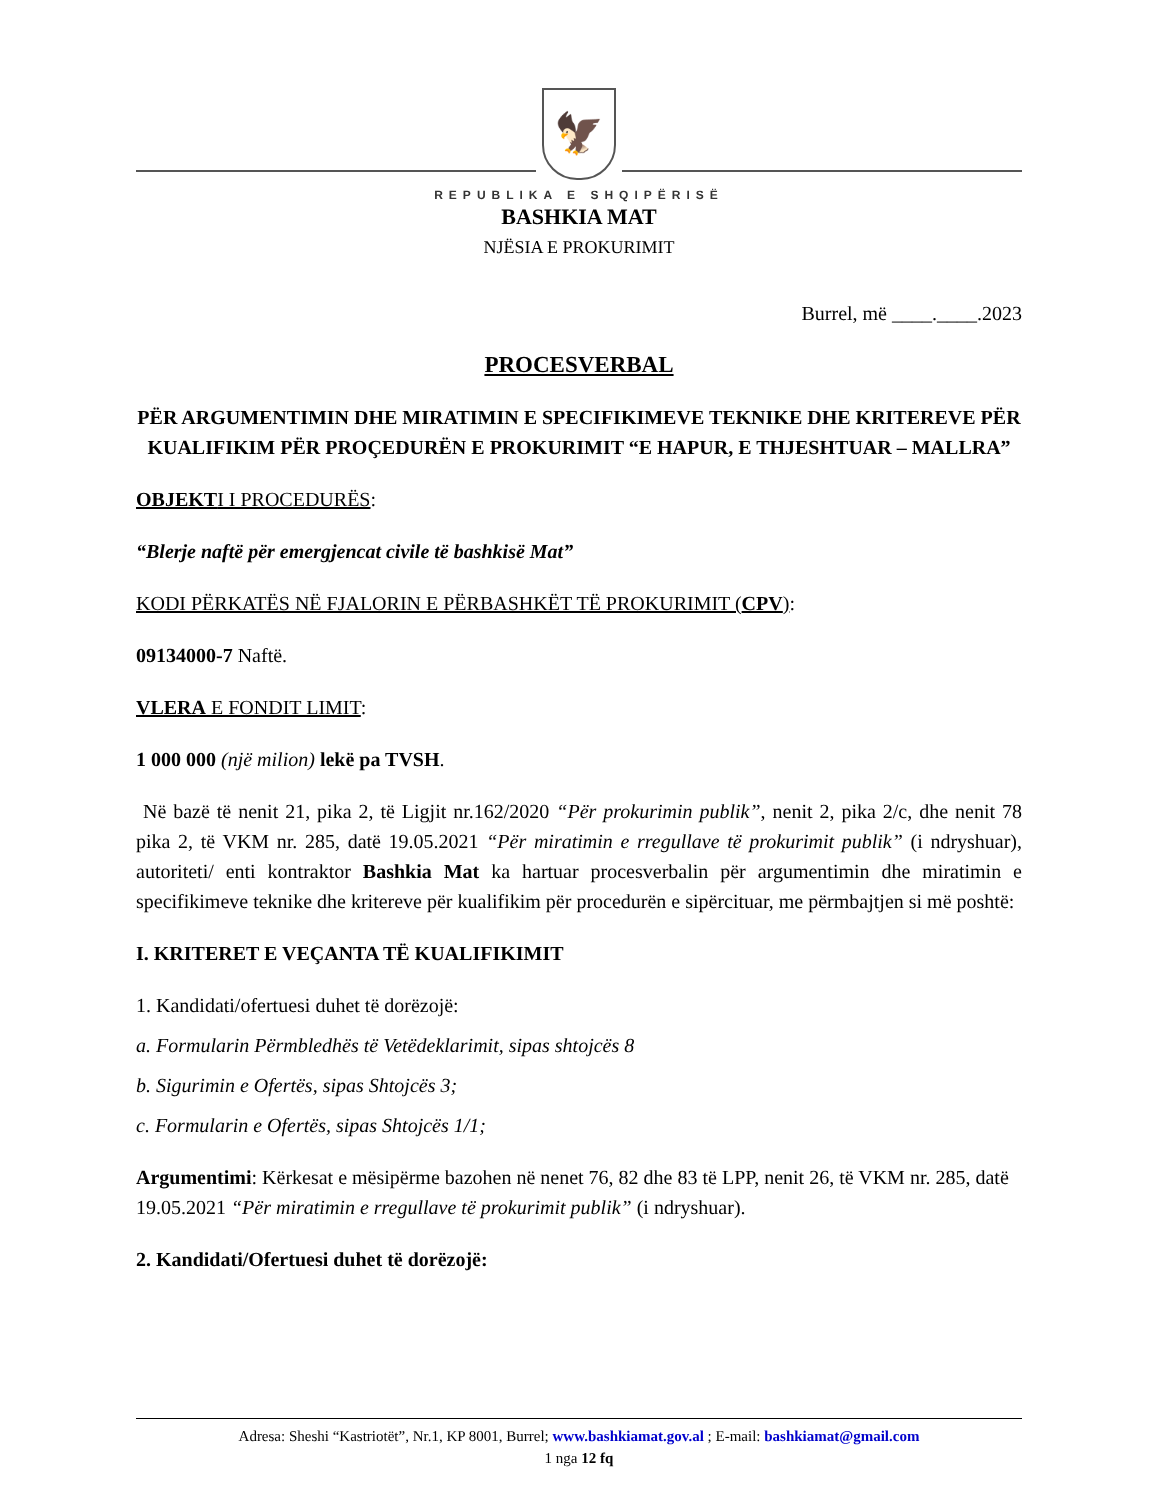🦅
REPUBLIKA E SHQIPËRISË
BASHKIA MAT
NJËSIA E PROKURIMIT
Burrel, më ____.____.2023
PROCESVERBAL
PËR ARGUMENTIMIN DHE MIRATIMIN E SPECIFIKIMEVE TEKNIKE DHE KRITEREVE PËR KUALIFIKIM PËR PROÇEDURËN E PROKURIMIT “E HAPUR, E THJESHTUAR – MALLRA”
OBJEKTI I PROCEDURËS:
“Blerje naftë për emergjencat civile të bashkisë Mat”
KODI PËRKATËS NË FJALORIN E PËRBASHKËT TË PROKURIMIT (CPV):
09134000-7 Naftë.
VLERA E FONDIT LIMIT:
1 000 000 (një milion) lekë pa TVSH.
Në bazë të nenit 21, pika 2, të Ligjit nr.162/2020 “Për prokurimin publik”, nenit 2, pika 2/c, dhe nenit 78 pika 2, të VKM nr. 285, datë 19.05.2021 “Për miratimin e rregullave të prokurimit publik” (i ndryshuar), autoriteti/ enti kontraktor Bashkia Mat ka hartuar procesverbalin për argumentimin dhe miratimin e specifikimeve teknike dhe kritereve për kualifikim për procedurën e sipërcituar, me përmbajtjen si më poshtë:
I. KRITERET E VEÇANTA TË KUALIFIKIMIT
1. Kandidati/ofertuesi duhet të dorëzojë:
a. Formularin Përmbledhës të Vetëdeklarimit, sipas shtojcës 8
b. Sigurimin e Ofertës, sipas Shtojcës 3;
c. Formularin e Ofertës, sipas Shtojcës 1/1;
Argumentimi: Kërkesat e mësipërme bazohen në nenet 76, 82 dhe 83 të LPP, nenit 26, të VKM nr. 285, datë 19.05.2021 “Për miratimin e rregullave të prokurimit publik” (i ndryshuar).
2. Kandidati/Ofertuesi duhet të dorëzojë:
Adresa: Sheshi “Kastriotët”, Nr.1, KP 8001, Burrel; www.bashkiamat.gov.al ; E-mail: bashkiamat@gmail.com
1 nga 12 fq